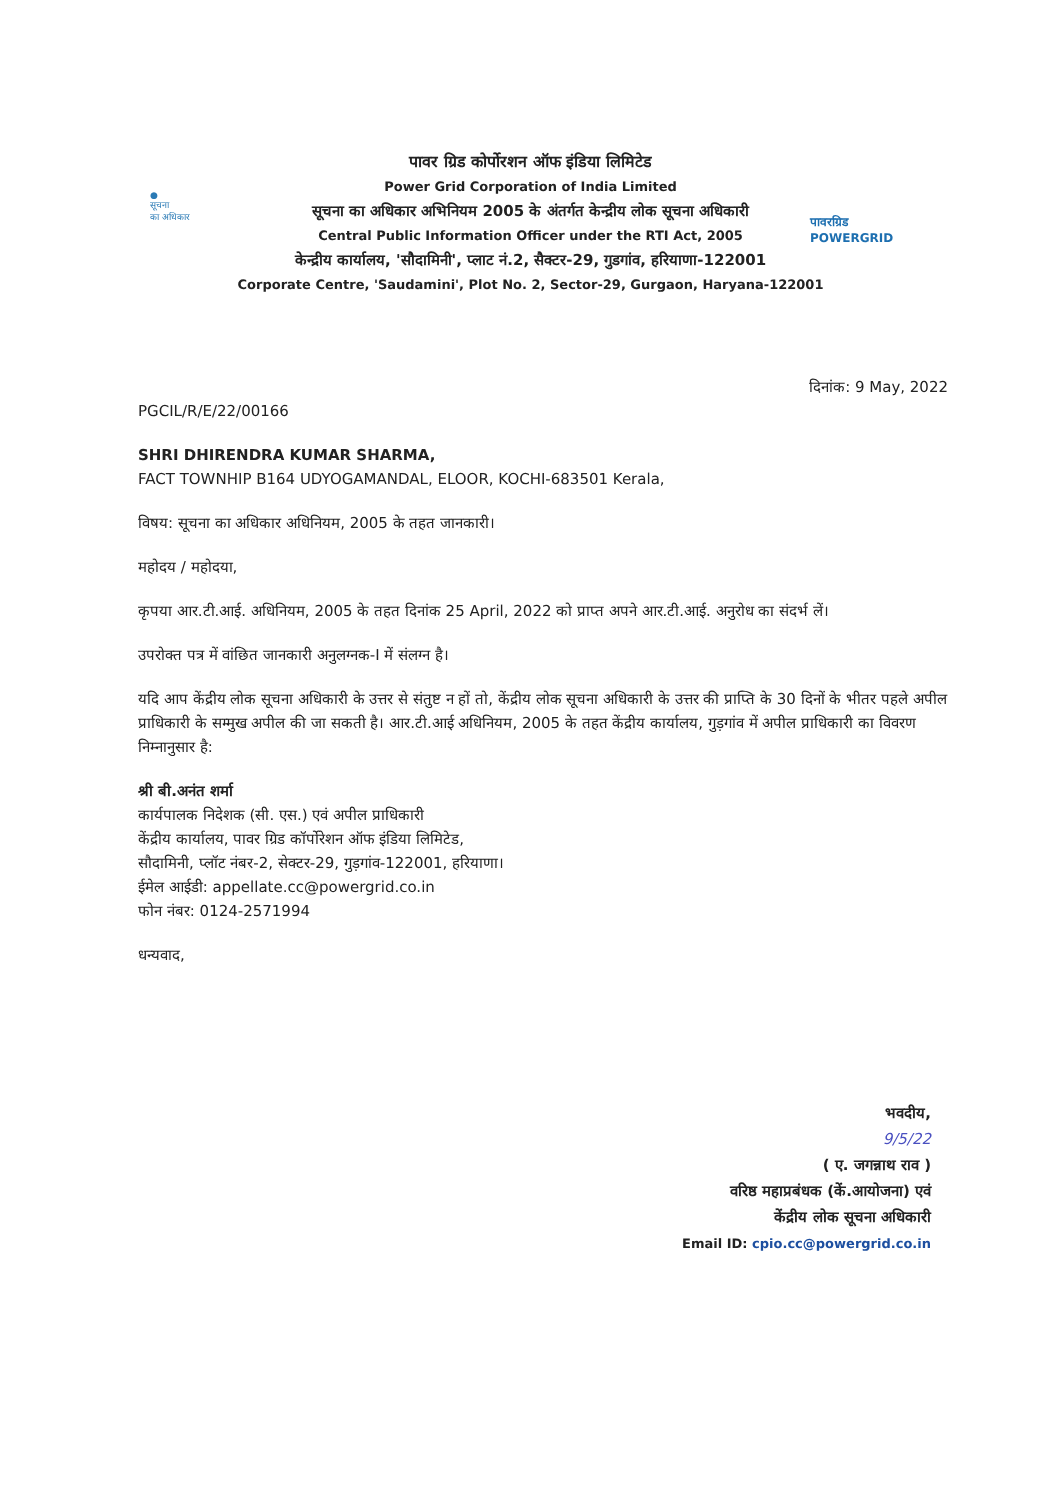●
सूचना
का अधिकार
पावर ग्रिड कोर्पोरशन ऑफ इंडिया लिमिटेड
Power Grid Corporation of India Limited
सूचना का अधिकार अभिनियम 2005 के अंतर्गत केन्द्रीय लोक सूचना अधिकारी
Central Public Information Officer under the RTI Act, 2005
केन्द्रीय कार्यालय, 'सौदामिनी', प्लाट नं.2, सैक्टर-29, गुडगांव, हरियाणा-122001
Corporate Centre, 'Saudamini', Plot No. 2, Sector-29, Gurgaon, Haryana-122001
पावरग्रिड
POWERGRID
दिनांक: 9 May, 2022
PGCIL/R/E/22/00166
SHRI DHIRENDRA KUMAR SHARMA,
FACT TOWNHIP B164 UDYOGAMANDAL, ELOOR, KOCHI-683501 Kerala,
विषय: सूचना का अधिकार अधिनियम, 2005 के तहत जानकारी।
महोदय / महोदया,
कृपया आर.टी.आई. अधिनियम, 2005 के तहत दिनांक 25 April, 2022 को प्राप्त अपने आर.टी.आई. अनुरोध का संदर्भ लें।
उपरोक्त पत्र में वांछित जानकारी अनुलग्नक-I में संलग्न है।
यदि आप केंद्रीय लोक सूचना अधिकारी के उत्तर से संतुष्ट न हों तो, केंद्रीय लोक सूचना अधिकारी के उत्तर की प्राप्ति के 30 दिनों के भीतर पहले अपील प्राधिकारी के सम्मुख अपील की जा सकती है। आर.टी.आई अधिनियम, 2005 के तहत केंद्रीय कार्यालय, गुड़गांव में अपील प्राधिकारी का विवरण निम्नानुसार है:
श्री बी.अनंत शर्मा
कार्यपालक निदेशक (सी. एस.) एवं अपील प्राधिकारी
केंद्रीय कार्यालय, पावर ग्रिड कॉर्पोरेशन ऑफ इंडिया लिमिटेड,
सौदामिनी, प्लॉट नंबर-2, सेक्टर-29, गुड़गांव-122001, हरियाणा।
ईमेल आईडी: appellate.cc@powergrid.co.in
फोन नंबर: 0124-2571994
धन्यवाद,
भवदीय,
9/5/22
( ए. जगन्नाथ राव )
वरिष्ठ महाप्रबंधक (कें.आयोजना) एवं
केंद्रीय लोक सूचना अधिकारी
Email ID: cpio.cc@powergrid.co.in